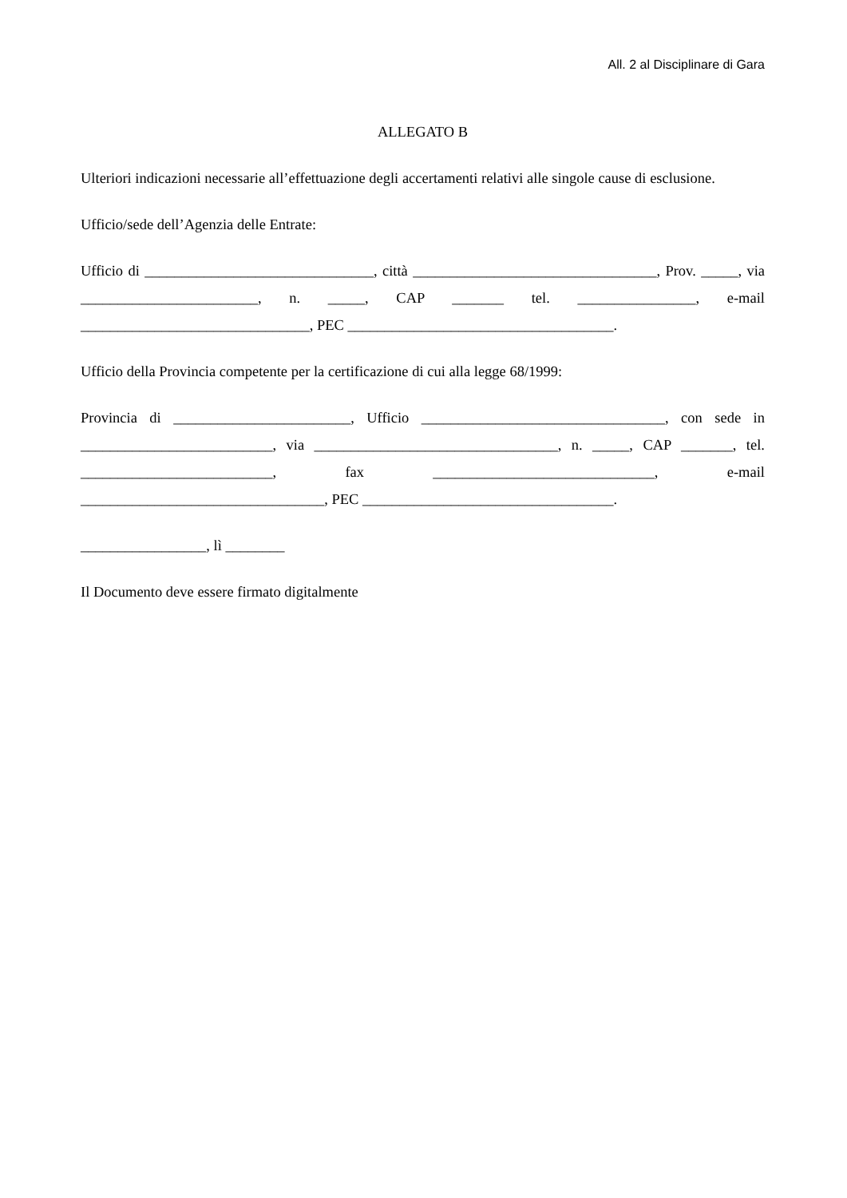All. 2 al Disciplinare di Gara
ALLEGATO B
Ulteriori indicazioni necessarie all’effettuazione degli accertamenti relativi alle singole cause di esclusione.
Ufficio/sede dell’Agenzia delle Entrate:
Ufficio di _______________________________, città _________________________________, Prov. _____, via ________________________, n. _____, CAP _______ tel. ________________, e-mail _______________________________, PEC ____________________________________.
Ufficio della Provincia competente per la certificazione di cui alla legge 68/1999:
Provincia di ________________________, Ufficio _________________________________, con sede in __________________________, via _________________________________, n. _____, CAP _______, tel. __________________________, fax ______________________________, e-mail _________________________________, PEC __________________________________.
_________________, lì ________
Il Documento deve essere firmato digitalmente